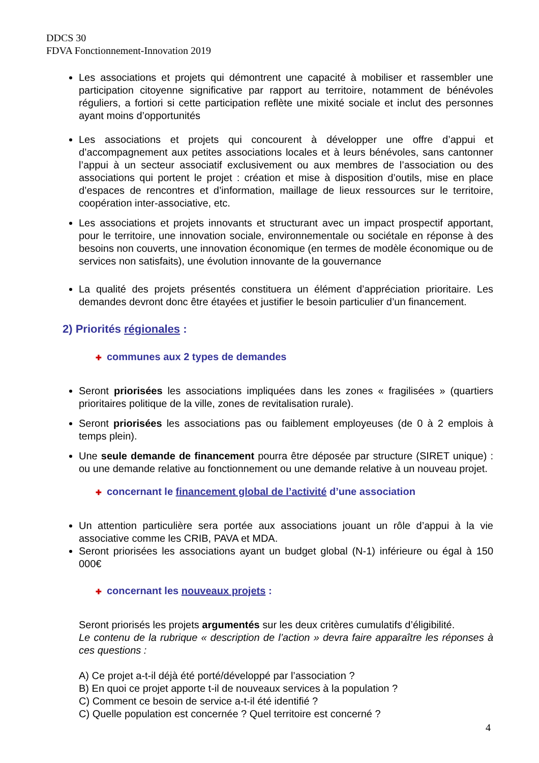DDCS 30
FDVA Fonctionnement-Innovation 2019
Les associations et projets qui démontrent une capacité à mobiliser et rassembler une participation citoyenne significative par rapport au territoire, notamment de bénévoles réguliers, a fortiori si cette participation reflète une mixité sociale et inclut des personnes ayant moins d’opportunités
Les associations et projets qui concourent à développer une offre d’appui et d’accompagnement aux petites associations locales et à leurs bénévoles, sans cantonner l’appui à un secteur associatif exclusivement ou aux membres de l’association ou des associations qui portent le projet : création et mise à disposition d’outils, mise en place d’espaces de rencontres et d’information, maillage de lieux ressources sur le territoire, coopération inter-associative, etc.
Les associations et projets innovants et structurant avec un impact prospectif apportant, pour le territoire, une innovation sociale, environnementale ou sociétale en réponse à des besoins non couverts, une innovation économique (en termes de modèle économique ou de services non satisfaits), une évolution innovante de la gouvernance
La qualité des projets présentés constituera un élément d’appréciation prioritaire. Les demandes devront donc être étayées et justifier le besoin particulier d’un financement.
2) Priorités régionales :
✚ communes aux 2 types de demandes
Seront priorisées les associations impliquées dans les zones « fragilisées » (quartiers prioritaires politique de la ville, zones de revitalisation rurale).
Seront priorisées les associations pas ou faiblement employeuses (de 0 à 2 emplois à temps plein).
Une seule demande de financement pourra être déposée par structure (SIRET unique) : ou une demande relative au fonctionnement ou une demande relative à un nouveau projet.
✚ concernant le financement global de l’activité d’une association
Un attention particulière sera portée aux associations jouant un rôle d’appui à la vie associative comme les CRIB, PAVA et MDA.
Seront priorisées les associations ayant un budget global (N-1) inférieure ou égal à 150 000€
✚ concernant les nouveaux projets :
Seront priorisés les projets argumentés sur les deux critères cumulatifs d’éligibilité.
Le contenu de la rubrique « description de l’action » devra faire apparaître les réponses à ces questions :
A) Ce projet a-t-il déjà été porté/développé par l’association ?
B) En quoi ce projet apporte t-il de nouveaux services à la population ?
C) Comment ce besoin de service a-t-il été identifié ?
C) Quelle population est concernée ? Quel territoire est concerné ?
4